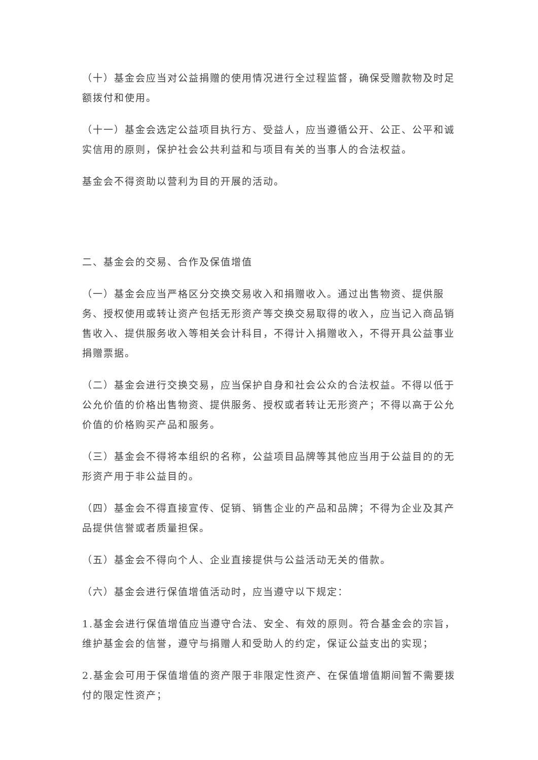（十）基金会应当对公益捐赠的使用情况进行全过程监督，确保受赠款物及时足额拨付和使用。
（十一）基金会选定公益项目执行方、受益人，应当遵循公开、公正、公平和诚实信用的原则，保护社会公共利益和与项目有关的当事人的合法权益。
基金会不得资助以营利为目的开展的活动。
二、基金会的交易、合作及保值增值
（一）基金会应当严格区分交换交易收入和捐赠收入。通过出售物资、提供服务、授权使用或转让资产包括无形资产等交换交易取得的收入，应当记入商品销售收入、提供服务收入等相关会计科目，不得计入捐赠收入，不得开具公益事业捐赠票据。
（二）基金会进行交换交易，应当保护自身和社会公众的合法权益。不得以低于公允价值的价格出售物资、提供服务、授权或者转让无形资产；不得以高于公允价值的价格购买产品和服务。
（三）基金会不得将本组织的名称，公益项目品牌等其他应当用于公益目的的无形资产用于非公益目的。
（四）基金会不得直接宣传、促销、销售企业的产品和品牌；不得为企业及其产品提供信誉或者质量担保。
（五）基金会不得向个人、企业直接提供与公益活动无关的借款。
（六）基金会进行保值增值活动时，应当遵守以下规定：
1.基金会进行保值增值应当遵守合法、安全、有效的原则。符合基金会的宗旨，维护基金会的信誉，遵守与捐赠人和受助人的约定，保证公益支出的实现；
2.基金会可用于保值增值的资产限于非限定性资产、在保值增值期间暂不需要拨付的限定性资产；